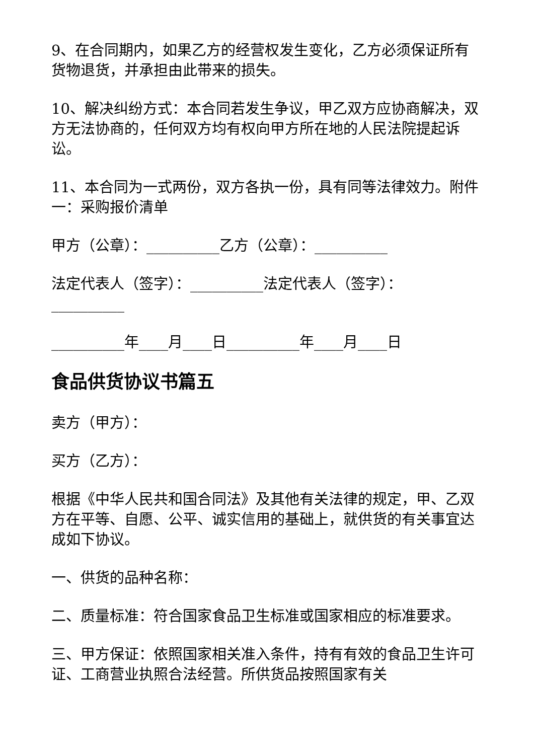9、在合同期内，如果乙方的经营权发生变化，乙方必须保证所有货物退货，并承担由此带来的损失。
10、解决纠纷方式：本合同若发生争议，甲乙双方应协商解决，双方无法协商的，任何双方均有权向甲方所在地的人民法院提起诉讼。
11、本合同为一式两份，双方各执一份，具有同等法律效力。附件一：采购报价清单
甲方（公章）：__________乙方（公章）：__________
法定代表人（签字）：__________法定代表人（签字）：__________
__________年____月____日__________年____月____日
食品供货协议书篇五
卖方（甲方）：
买方（乙方）：
根据《中华人民共和国合同法》及其他有关法律的规定，甲、乙双方在平等、自愿、公平、诚实信用的基础上，就供货的有关事宜达成如下协议。
一、供货的品种名称：
二、质量标准：符合国家食品卫生标准或国家相应的标准要求。
三、甲方保证：依照国家相关准入条件，持有有效的食品卫生许可证、工商营业执照合法经营。所供货品按照国家有关